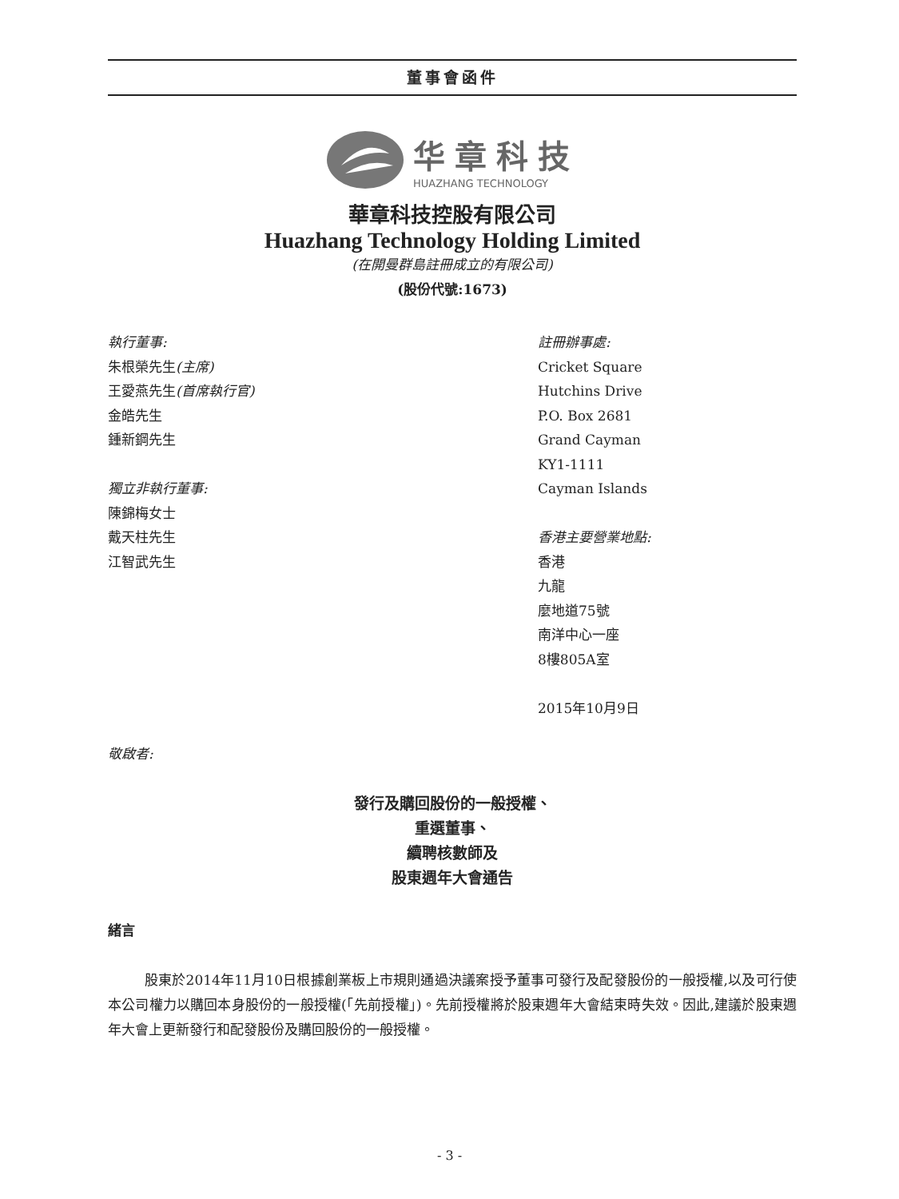董事會函件
华章科技
HUAZHANG TECHNOLOGY
華章科技控股有限公司
Huazhang Technology Holding Limited
(在開曼群島註冊成立的有限公司)
(股份代號:1673)
執行董事:
朱根榮先生(主席)
王愛燕先生(首席執行官)
金皓先生
鍾新鋼先生
獨立非執行董事:
陳錦梅女士
戴天柱先生
江智武先生
註冊辦事處:
Cricket Square
Hutchins Drive
P.O. Box 2681
Grand Cayman
KY1-1111
Cayman Islands
香港主要營業地點:
香港
九龍
麼地道75號
南洋中心一座
8樓805A室
2015年10月9日
敬啟者:
發行及購回股份的一般授權、
重選董事、
續聘核數師及
股東週年大會通告
緒言
股東於2014年11月10日根據創業板上市規則通過決議案授予董事可發行及配發股份的一般授權,以及可行使本公司權力以購回本身股份的一般授權(「先前授權」)。先前授權將於股東週年大會結束時失效。因此,建議於股東週年大會上更新發行和配發股份及購回股份的一般授權。
- 3 -